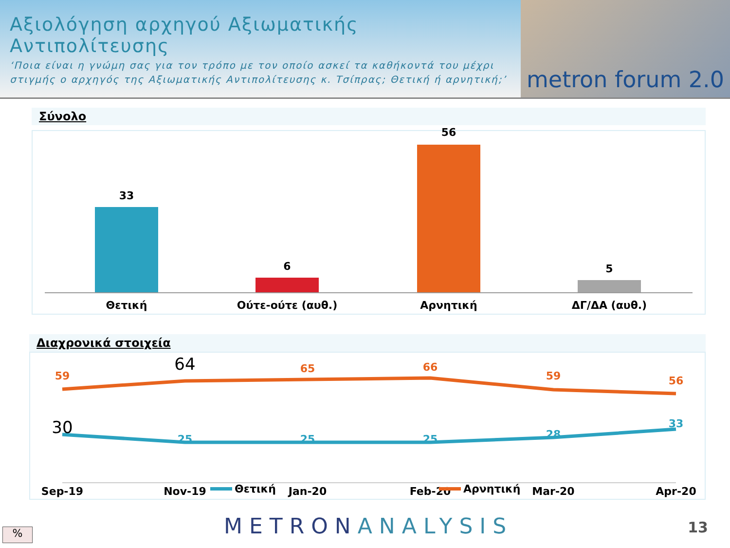Αξιολόγηση αρχηγού Αξιωματικής Αντιπολίτευσης
‘Ποια είναι η γνώμη σας για τον τρόπο με τον οποίο ασκεί τα καθήκοντά του μέχρι στιγμής ο αρχηγός της Αξιωματικής Αντιπολίτευσης κ. Τσίπρας; Θετική ή αρνητική;’
metron forum 2.0
Σύνολο
33
6
56
5
Θετική Ούτε-ούτε (αυθ.) Αρνητική ΔΓ/ΔΑ (αυθ.)
Διαχρονικά στοιχεία
59
64
65
66
59
56
30
25
25
25
28
33
Sep-19
Nov-19
Jan-20
Feb-20
Mar-20
Apr-20
Θετική
Αρνητική
% METRONANALYSIS 13